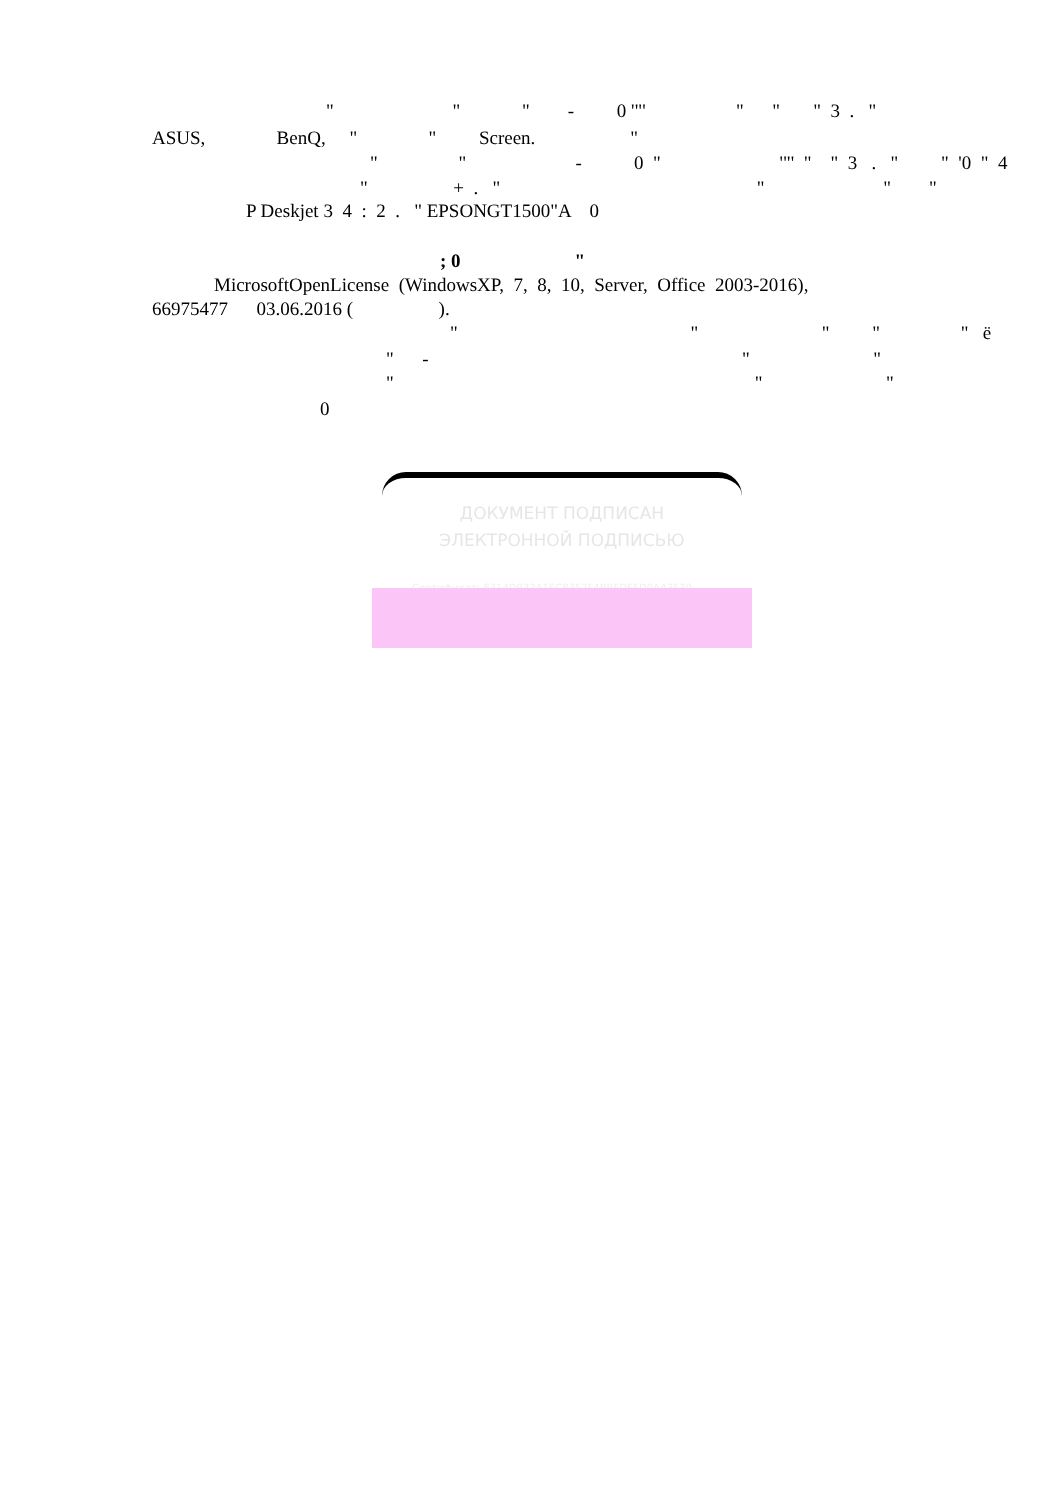" " " - 0 '"' " " " 3 . "
ASUS, BenQ, " " Screen. "
" " - 0 " '"' " " 3 . " " '0 " 4
" + . " " " "
P Deskjet 3 4 : 2 . " EPSONGT1500"A 0
; 0 "
MicrosoftOpenLicense (WindowsXP, 7, 8, 10, Server, Office 2003-2016),
66975477 03.06.2016 ( ).
" " " " " ё
" - " "
" " "
0
ДОКУМЕНТ ПОДПИСАН
ЭЛЕКТРОННОЙ ПОДПИСЬЮ
Сертификат: 6314D932A1EC8352F4BBFDEFD0AA3F30